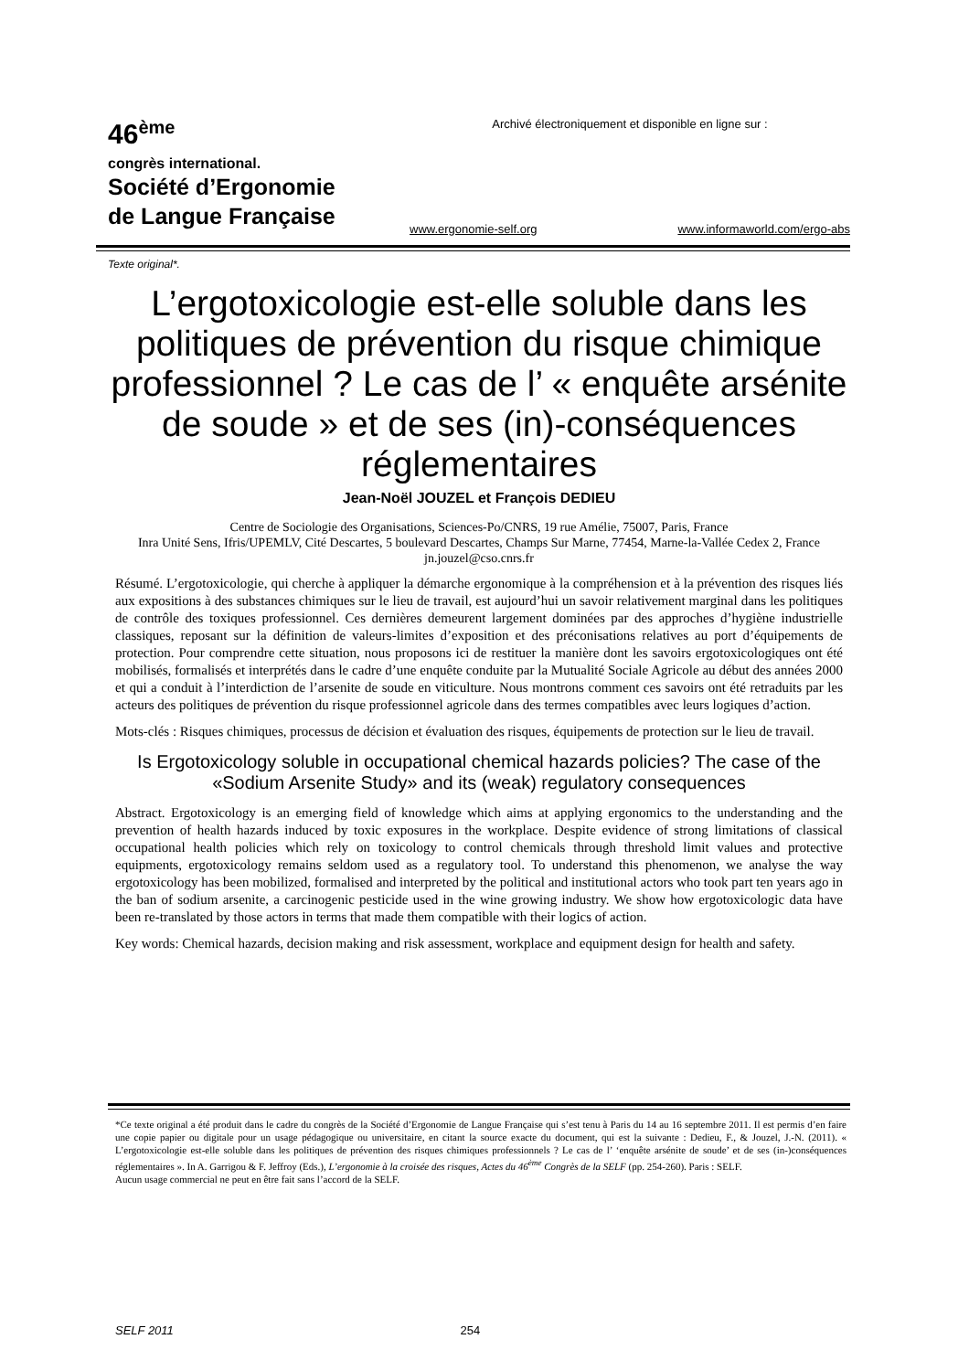46<sup>ème</sup>
congrès international.
Société d’Ergonomie
de Langue Française
Archivé électroniquement et disponible en ligne sur :
www.ergonomie-self.org www.informaworld.com/ergo-abs
Texte original*.
L’ergotoxicologie est-elle soluble dans les politiques de prévention du risque chimique professionnel ? Le cas de l’ « enquête arsénite de soude » et de ses (in)-conséquences réglementaires
Jean-Noël JOUZEL et François DEDIEU
Centre de Sociologie des Organisations, Sciences-Po/CNRS, 19 rue Amélie, 75007, Paris, France
Inra Unité Sens, Ifris/UPEMLV, Cité Descartes, 5 boulevard Descartes, Champs Sur Marne, 77454, Marne-la-Vallée Cedex 2, France
jn.jouzel@cso.cnrs.fr
Résumé. L’ergotoxicologie, qui cherche à appliquer la démarche ergonomique à la compréhension et à la prévention des risques liés aux expositions à des substances chimiques sur le lieu de travail, est aujourd’hui un savoir relativement marginal dans les politiques de contrôle des toxiques professionnel. Ces dernières demeurent largement dominées par des approches d’hygiène industrielle classiques, reposant sur la définition de valeurs-limites d’exposition et des préconisations relatives au port d’équipements de protection. Pour comprendre cette situation, nous proposons ici de restituer la manière dont les savoirs ergotoxicologiques ont été mobilisés, formalisés et interprétés dans le cadre d’une enquête conduite par la Mutualité Sociale Agricole au début des années 2000 et qui a conduit à l’interdiction de l’arsenite de soude en viticulture. Nous montrons comment ces savoirs ont été retraduits par les acteurs des politiques de prévention du risque professionnel agricole dans des termes compatibles avec leurs logiques d’action.
Mots-clés : Risques chimiques, processus de décision et évaluation des risques, équipements de protection sur le lieu de travail.
Is Ergotoxicology soluble in occupational chemical hazards policies? The case of the «Sodium Arsenite Study» and its (weak) regulatory consequences
Abstract. Ergotoxicology is an emerging field of knowledge which aims at applying ergonomics to the understanding and the prevention of health hazards induced by toxic exposures in the workplace. Despite evidence of strong limitations of classical occupational health policies which rely on toxicology to control chemicals through threshold limit values and protective equipments, ergotoxicology remains seldom used as a regulatory tool. To understand this phenomenon, we analyse the way ergotoxicology has been mobilized, formalised and interpreted by the political and institutional actors who took part ten years ago in the ban of sodium arsenite, a carcinogenic pesticide used in the wine growing industry. We show how ergotoxicologic data have been re-translated by those actors in terms that made them compatible with their logics of action.
Key words: Chemical hazards, decision making and risk assessment, workplace and equipment design for health and safety.
*Ce texte original a été produit dans le cadre du congrès de la Société d’Ergonomie de Langue Française qui s’est tenu à Paris du 14 au 16 septembre 2011. Il est permis d’en faire une copie papier ou digitale pour un usage pédagogique ou universitaire, en citant la source exacte du document, qui est la suivante : Dedieu, F., & Jouzel, J.-N. (2011). « L’ergotoxicologie est-elle soluble dans les politiques de prévention des risques chimiques professionnels ? Le cas de l’ ‘enquête arsénite de soude’ et de ses (in-)conséquences réglementaires ». In A. Garrigou & F. Jeffroy (Eds.), L’ergonomie à la croisée des risques, Actes du 46<sup>ème</sup> Congrès de la SELF (pp. 254-260). Paris : SELF.
Aucun usage commercial ne peut en être fait sans l’accord de la SELF.
SELF 2011 254